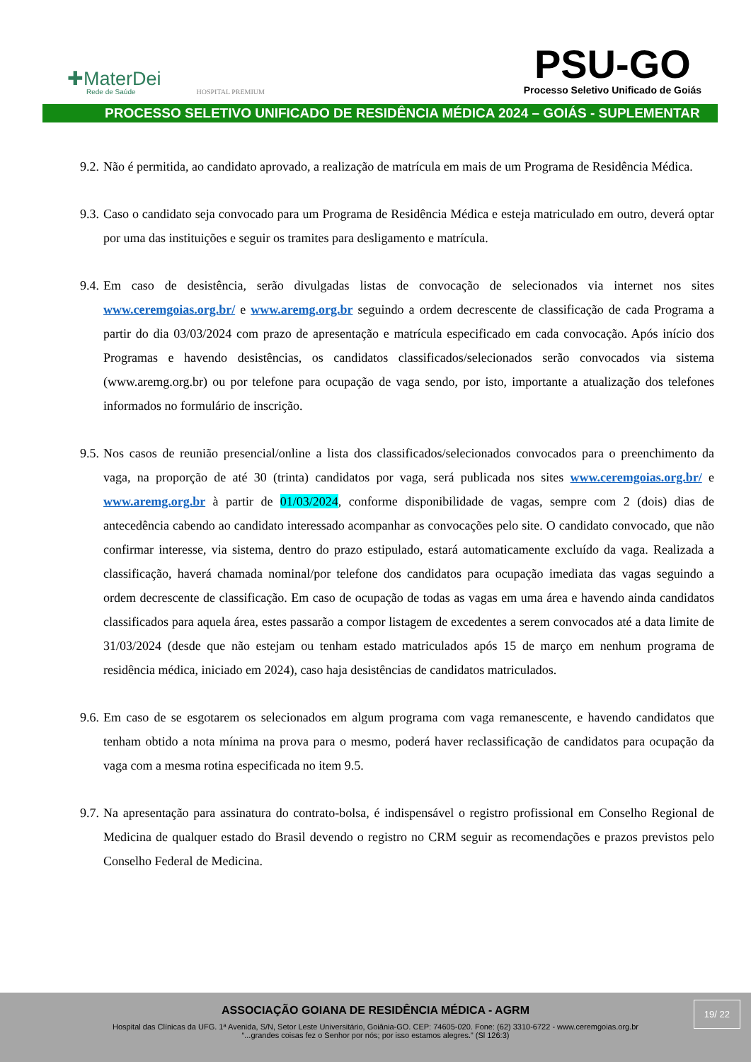✚MaterDei
Rede de Saúde
HOSPITAL PREMIUM
PSU-GO
Processo Seletivo Unificado de Goiás
PROCESSO SELETIVO UNIFICADO DE RESIDÊNCIA MÉDICA 2024 – GOIÁS - SUPLEMENTAR
9.2. Não é permitida, ao candidato aprovado, a realização de matrícula em mais de um Programa de Residência Médica.
9.3. Caso o candidato seja convocado para um Programa de Residência Médica e esteja matriculado em outro, deverá optar por uma das instituições e seguir os tramites para desligamento e matrícula.
9.4. Em caso de desistência, serão divulgadas listas de convocação de selecionados via internet nos sites www.ceremgoias.org.br/ e www.aremg.org.br seguindo a ordem decrescente de classificação de cada Programa a partir do dia 03/03/2024 com prazo de apresentação e matrícula especificado em cada convocação. Após início dos Programas e havendo desistências, os candidatos classificados/selecionados serão convocados via sistema (www.aremg.org.br) ou por telefone para ocupação de vaga sendo, por isto, importante a atualização dos telefones informados no formulário de inscrição.
9.5. Nos casos de reunião presencial/online a lista dos classificados/selecionados convocados para o preenchimento da vaga, na proporção de até 30 (trinta) candidatos por vaga, será publicada nos sites www.ceremgoias.org.br/ e www.aremg.org.br à partir de 01/03/2024, conforme disponibilidade de vagas, sempre com 2 (dois) dias de antecedência cabendo ao candidato interessado acompanhar as convocações pelo site. O candidato convocado, que não confirmar interesse, via sistema, dentro do prazo estipulado, estará automaticamente excluído da vaga. Realizada a classificação, haverá chamada nominal/por telefone dos candidatos para ocupação imediata das vagas seguindo a ordem decrescente de classificação. Em caso de ocupação de todas as vagas em uma área e havendo ainda candidatos classificados para aquela área, estes passarão a compor listagem de excedentes a serem convocados até a data limite de 31/03/2024 (desde que não estejam ou tenham estado matriculados após 15 de março em nenhum programa de residência médica, iniciado em 2024), caso haja desistências de candidatos matriculados.
9.6. Em caso de se esgotarem os selecionados em algum programa com vaga remanescente, e havendo candidatos que tenham obtido a nota mínima na prova para o mesmo, poderá haver reclassificação de candidatos para ocupação da vaga com a mesma rotina especificada no item 9.5.
9.7. Na apresentação para assinatura do contrato-bolsa, é indispensável o registro profissional em Conselho Regional de Medicina de qualquer estado do Brasil devendo o registro no CRM seguir as recomendações e prazos previstos pelo Conselho Federal de Medicina.
ASSOCIAÇÃO GOIANA DE RESIDÊNCIA MÉDICA - AGRM
Hospital das Clínicas da UFG. 1ª Avenida, S/N, Setor Leste Universitário, Goiânia-GO. CEP: 74605-020. Fone: (62) 3310-6722 - www.ceremgoias.org.br
“...grandes coisas fez o Senhor por nós; por isso estamos alegres.” (Sl 126:3)
19/ 22